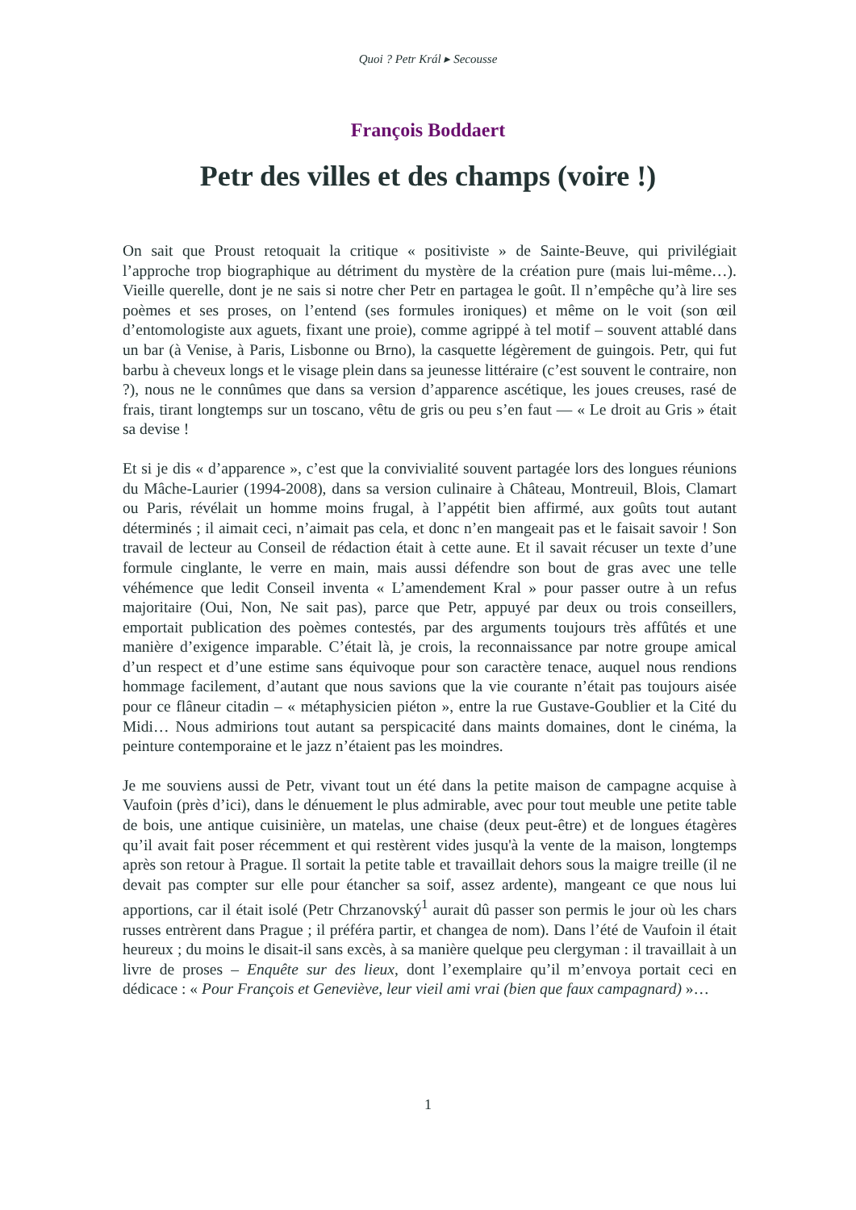Quoi ? Petr Král ▸ Secousse
François Boddaert
Petr des villes et des champs (voire !)
On sait que Proust retoquait la critique « positiviste » de Sainte-Beuve, qui privilégiait l’approche trop biographique au détriment du mystère de la création pure (mais lui-même…). Vieille querelle, dont je ne sais si notre cher Petr en partagea le goût. Il n’empêche qu’à lire ses poèmes et ses proses, on l’entend (ses formules ironiques) et même on le voit (son œil d’entomologiste aux aguets, fixant une proie), comme agrippé à tel motif – souvent attablé dans un bar (à Venise, à Paris, Lisbonne ou Brno), la casquette légèrement de guingois. Petr, qui fut barbu à cheveux longs et le visage plein dans sa jeunesse littéraire (c’est souvent le contraire, non ?), nous ne le connûmes que dans sa version d’apparence ascétique, les joues creuses, rasé de frais, tirant longtemps sur un toscano, vêtu de gris ou peu s’en faut — « Le droit au Gris » était sa devise !
Et si je dis « d’apparence », c’est que la convivialité souvent partagée lors des longues réunions du Mâche-Laurier (1994-2008), dans sa version culinaire à Château, Montreuil, Blois, Clamart ou Paris, révélait un homme moins frugal, à l’appétit bien affirmé, aux goûts tout autant déterminés ; il aimait ceci, n’aimait pas cela, et donc n’en mangeait pas et le faisait savoir ! Son travail de lecteur au Conseil de rédaction était à cette aune. Et il savait récuser un texte d’une formule cinglante, le verre en main, mais aussi défendre son bout de gras avec une telle véhémence que ledit Conseil inventa « L’amendement Kral » pour passer outre à un refus majoritaire (Oui, Non, Ne sait pas), parce que Petr, appuyé par deux ou trois conseillers, emportait publication des poèmes contestés, par des arguments toujours très affûtés et une manière d’exigence imparable. C’était là, je crois, la reconnaissance par notre groupe amical d’un respect et d’une estime sans équivoque pour son caractère tenace, auquel nous rendions hommage facilement, d’autant que nous savions que la vie courante n’était pas toujours aisée pour ce flâneur citadin – « métaphysicien piéton », entre la rue Gustave-Goublier et la Cité du Midi… Nous admirions tout autant sa perspicacité dans maints domaines, dont le cinéma, la peinture contemporaine et le jazz n’étaient pas les moindres.
Je me souviens aussi de Petr, vivant tout un été dans la petite maison de campagne acquise à Vaufoin (près d’ici), dans le dénuement le plus admirable, avec pour tout meuble une petite table de bois, une antique cuisinière, un matelas, une chaise (deux peut-être) et de longues étagères qu’il avait fait poser récemment et qui restèrent vides jusqu'à la vente de la maison, longtemps après son retour à Prague. Il sortait la petite table et travaillait dehors sous la maigre treille (il ne devait pas compter sur elle pour étancher sa soif, assez ardente), mangeant ce que nous lui apportions, car il était isolé (Petr Chrzanovský<sup>1</sup> aurait dû passer son permis le jour où les chars russes entrèrent dans Prague ; il préféra partir, et changea de nom). Dans l’été de Vaufoin il était heureux ; du moins le disait-il sans excès, à sa manière quelque peu clergyman : il travaillait à un livre de proses – Enquête sur des lieux, dont l’exemplaire qu’il m’envoya portait ceci en dédicace : « Pour François et Geneviève, leur vieil ami vrai (bien que faux campagnard) »…
1